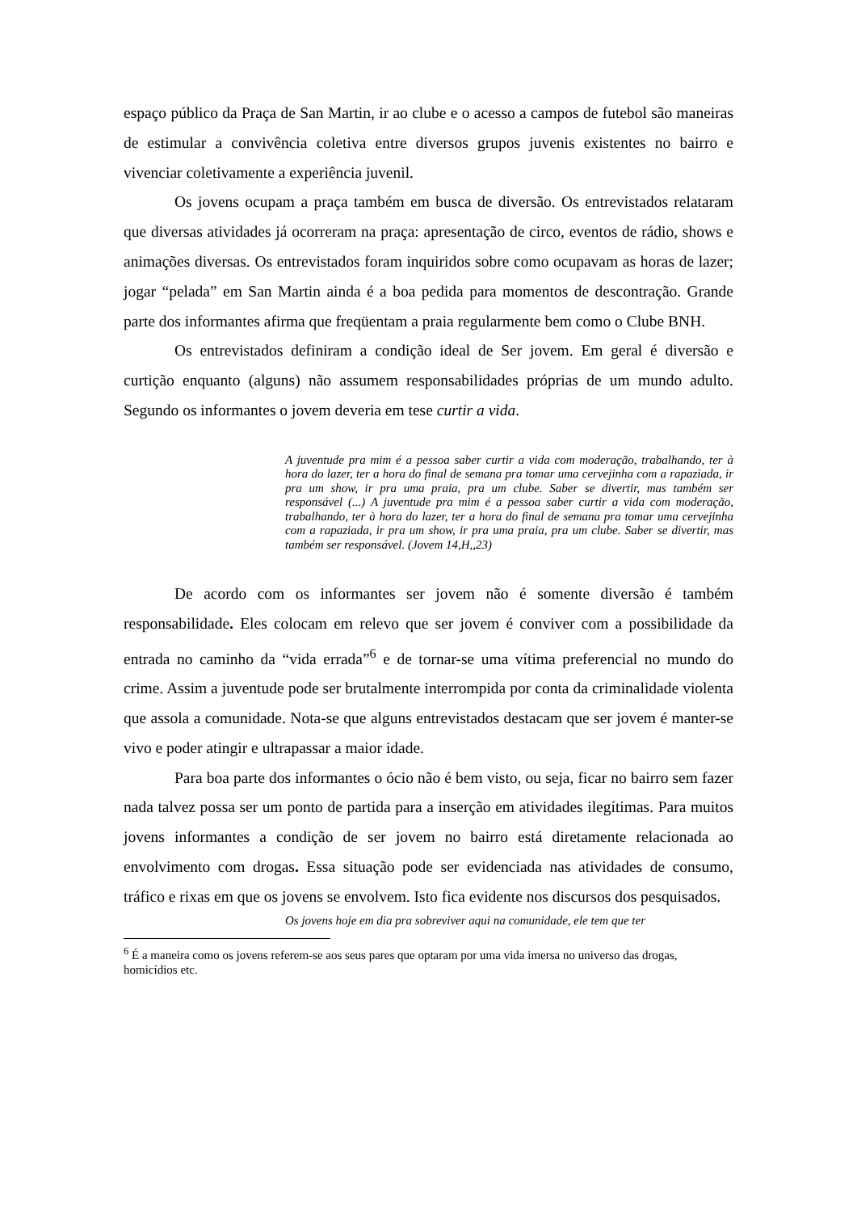espaço público da Praça de San Martin, ir ao clube e o acesso a campos de futebol são maneiras de estimular a convivência coletiva entre diversos grupos juvenis existentes no bairro e vivenciar coletivamente a experiência juvenil.
Os jovens ocupam a praça também em busca de diversão. Os entrevistados relataram que diversas atividades já ocorreram na praça: apresentação de circo, eventos de rádio, shows e animações diversas. Os entrevistados foram inquiridos sobre como ocupavam as horas de lazer; jogar “pelada” em San Martin ainda é a boa pedida para momentos de descontração. Grande parte dos informantes afirma que freqüentam a praia regularmente bem como o Clube BNH.
Os entrevistados definiram a condição ideal de Ser jovem. Em geral é diversão e curtição enquanto (alguns) não assumem responsabilidades próprias de um mundo adulto. Segundo os informantes o jovem deveria em tese curtir a vida.
A juventude pra mim é a pessoa saber curtir a vida com moderação, trabalhando, ter à hora do lazer, ter a hora do final de semana pra tomar uma cervejinha com a rapaziada, ir pra um show, ir pra uma praia, pra um clube. Saber se divertir, mas também ser responsável (...) A juventude pra mim é a pessoa saber curtir a vida com moderação, trabalhando, ter à hora do lazer, ter a hora do final de semana pra tomar uma cervejinha com a rapaziada, ir pra um show, ir pra uma praia, pra um clube. Saber se divertir, mas também ser responsável. (Jovem 14,H,,23)
De acordo com os informantes ser jovem não é somente diversão é também responsabilidade. Eles colocam em relevo que ser jovem é conviver com a possibilidade da entrada no caminho da “vida errada”<sup>6</sup> e de tornar-se uma vítima preferencial no mundo do crime. Assim a juventude pode ser brutalmente interrompida por conta da criminalidade violenta que assola a comunidade. Nota-se que alguns entrevistados destacam que ser jovem é manter-se vivo e poder atingir e ultrapassar a maior idade.
Para boa parte dos informantes o ócio não é bem visto, ou seja, ficar no bairro sem fazer nada talvez possa ser um ponto de partida para a inserção em atividades ilegítimas. Para muitos jovens informantes a condição de ser jovem no bairro está diretamente relacionada ao envolvimento com drogas. Essa situação pode ser evidenciada nas atividades de consumo, tráfico e rixas em que os jovens se envolvem. Isto fica evidente nos discursos dos pesquisados.
Os jovens hoje em dia pra sobreviver aqui na comunidade, ele tem que ter
<sup>6</sup> É a maneira como os jovens referem-se aos seus pares que optaram por uma vida imersa no universo das drogas, homicídios etc.